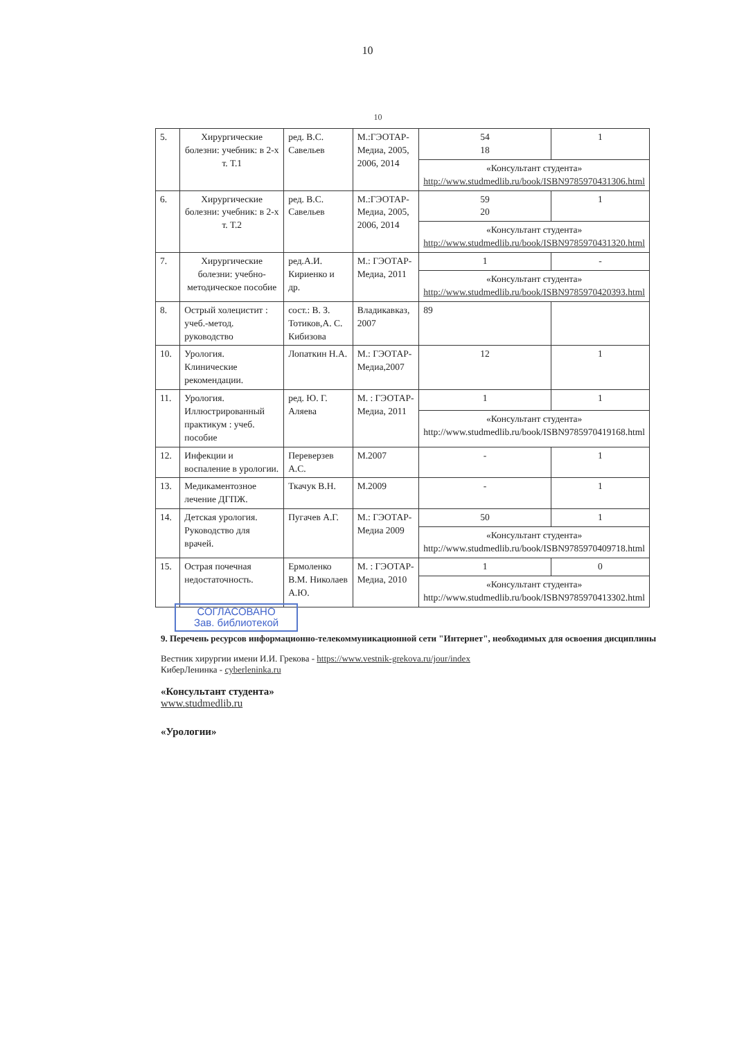10
10
| 5. | Хирургические болезни: учебник: в 2-х т. Т.1 | ред. В.С. Савельев | М.:ГЭОТАР-Медиа, 2005, 2006, 2014 | 54 18 | 1 |
| | | | | «Консультант студента» http://www.studmedlib.ru/book/ISBN9785970431306.html | |
| 6. | Хирургические болезни: учебник: в 2-х т. Т.2 | ред. В.С. Савельев | М.:ГЭОТАР-Медиа, 2005, 2006, 2014 | 59 20 | 1 |
| | | | | «Консультант студента» http://www.studmedlib.ru/book/ISBN9785970431320.html | |
| 7. | Хирургические болезни: учебно-методическое пособие | ред.А.И. Кириенко и др. | М.: ГЭОТАР-Медиа, 2011 | 1 | - |
| | | | | «Консультант студента» http://www.studmedlib.ru/book/ISBN9785970420393.html | |
| 8. | Острый холецистит : учеб.-метод. руководство | сост.: В. З. Тотиков,А. С. Кибизова | Владикавказ, 2007 | 89 | |
| 10. | Урология. Клинические рекомендации. | Лопаткин Н.А. | М.: ГЭОТАР-Медиа,2007 | 12 | 1 |
| 11. | Урология. Иллюстрированный практикум : учеб. пособие | ред. Ю. Г. Аляева | М. : ГЭОТАР-Медиа, 2011 | 1 | 1 |
| | | | | «Консультант студента» http://www.studmedlib.ru/book/ISBN9785970419168.html | |
| 12. | Инфекции и воспаление в урологии. | Переверзев А.С. | М.2007 | - | 1 |
| 13. | Медикаментозное лечение ДГПЖ. | Ткачук В.Н. | М.2009 | - | 1 |
| 14. | Детская урология. Руководство для врачей. | Пугачев А.Г. | М.: ГЭОТАР-Медиа 2009 | 50 | 1 |
| | | | | «Консультант студента» http://www.studmedlib.ru/book/ISBN9785970409718.html | |
| 15. | Острая почечная недостаточность. | Ермоленко В.М. Николаев А.Ю. | М. : ГЭОТАР-Медиа, 2010 | 1 | 0 |
| | | | | «Консультант студента» http://www.studmedlib.ru/book/ISBN9785970413302.html | |
СОГЛАСОВАНО
Зав. библиотекой
9. Перечень ресурсов информационно-телекоммуникационной сети "Интернет", необходимых для освоения дисциплины
Вестник хирургии имени И.И. Грекова - https://www.vestnik-grekova.ru/jour/index
КиберЛенинка - cyberleninka.ru
«Консультант студента»
www.studmedlib.ru
«Урологии»